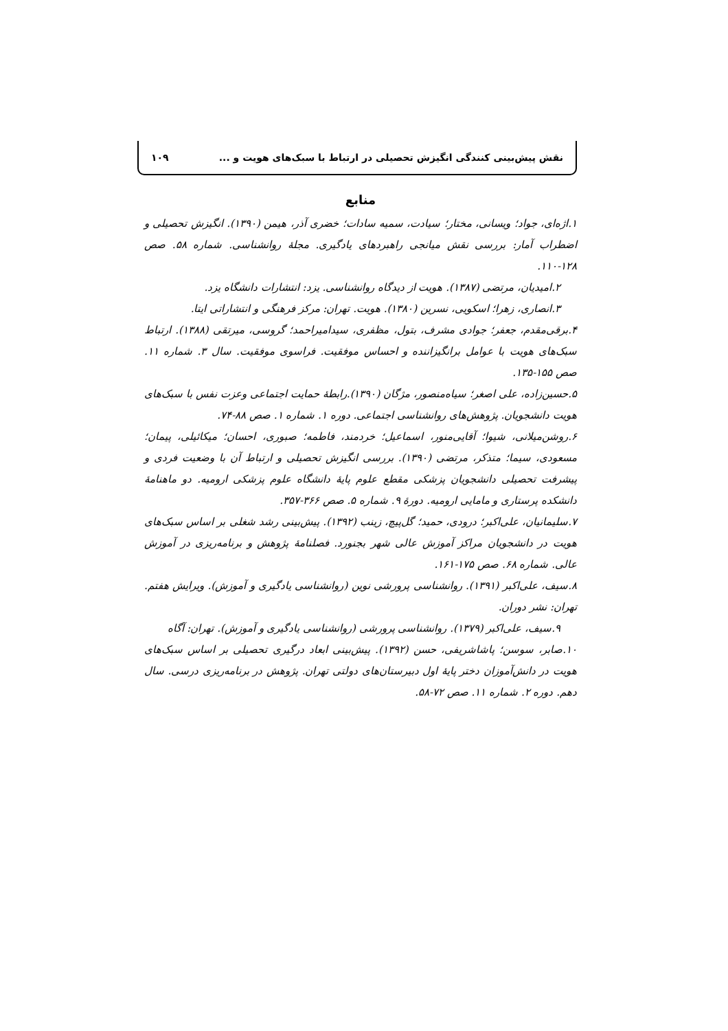نقش پیش‌بینی کنندگی انگیزش تحصیلی در ارتباط با سبک‌های هویت و ... ۱۰۹
منابع
۱.اژه‌ای، جواد؛ ویسانی، مختار؛ سیادت، سمیه سادات؛ خضری آذر، هیمن (۱۳۹۰). انگیزش تحصیلی و اضطراب آمار: بررسی نقش میانجی راهبردهای یادگیری. مجلهٔ روانشناسی. شماره ۵۸. صص ۱۲۸-۱۱۰.
۲.امیدیان، مرتضی (۱۳۸۷). هویت از دیدگاه روانشناسی. یزد: انتشارات دانشگاه یزد.
۳.انصاری، زهرا؛ اسکویی، نسرین (۱۳۸۰). هویت. تهران: مرکز فرهنگی و انتشاراتی ایتا.
۴.برقی‌مقدم، جعفر؛ جوادی مشرف، بتول، مظفری، سیدامیراحمد؛ گروسی، میرتقی (۱۳۸۸). ارتباط سبک‌های هویت با عوامل برانگیزاننده و احساس موفقیت. فراسوی موفقیت. سال ۳. شماره ۱۱. صص ۱۵۵-۱۳۵.
۵.حسین‌زاده، علی اصغر؛ سیاه‌منصور، مژگان (۱۳۹۰).رابطهٔ حمایت اجتماعی وعزت نفس با سبک‌های هویت دانشجویان. پژوهش‌های روانشناسی اجتماعی. دوره ۱. شماره ۱. صص ۸۸-۷۴.
۶.روشن‌میلانی، شیوا؛ آقایی‌منور، اسماعیل؛ خردمند، فاطمه؛ صبوری، احسان؛ میکائیلی، پیمان؛ مسعودی، سیما؛ متذکر، مرتضی (۱۳۹۰). بررسی انگیزش تحصیلی و ارتباط آن با وضعیت فردی و پیشرفت تحصیلی دانشجویان پزشکی مقطع علوم پایهٔ دانشگاه علوم پزشکی ارومیه. دو ماهنامهٔ دانشکده پرستاری و مامایی ارومیه. دورهٔ ۹. شماره ۵. صص ۳۶۶-۳۵۷.
۷.سلیمانیان، علی‌اکبر؛ درودی، حمید؛ گل‌پیچ، زینب (۱۳۹۲). پیش‌بینی رشد شغلی بر اساس سبک‌های هویت در دانشجویان مراکز آموزش عالی شهر بجنورد. فصلنامهٔ پژوهش و برنامه‌ریزی در آموزش عالی. شماره ۶۸. صص ۱۷۵-۱۶۱.
۸.سیف، علی‌اکبر (۱۳۹۱). روانشناسی پرورشی نوین (روانشناسی یادگیری و آموزش). ویرایش هفتم. تهران: نشر دوران.
۹.سیف، علی‌اکبر (۱۳۷۹). روانشناسی پرورشی (روانشناسی یادگیری و آموزش). تهران: آگاه
۱۰.صابر، سوسن؛ پاشاشریفی، حسن (۱۳۹۲). پیش‌بینی ابعاد درگیری تحصیلی بر اساس سبک‌های هویت در دانش‌آموزان دختر پایهٔ اول دبیرستان‌های دولتی تهران. پژوهش در برنامه‌ریزی درسی. سال دهم. دوره ۲. شماره ۱۱. صص ۷۲-۵۸.